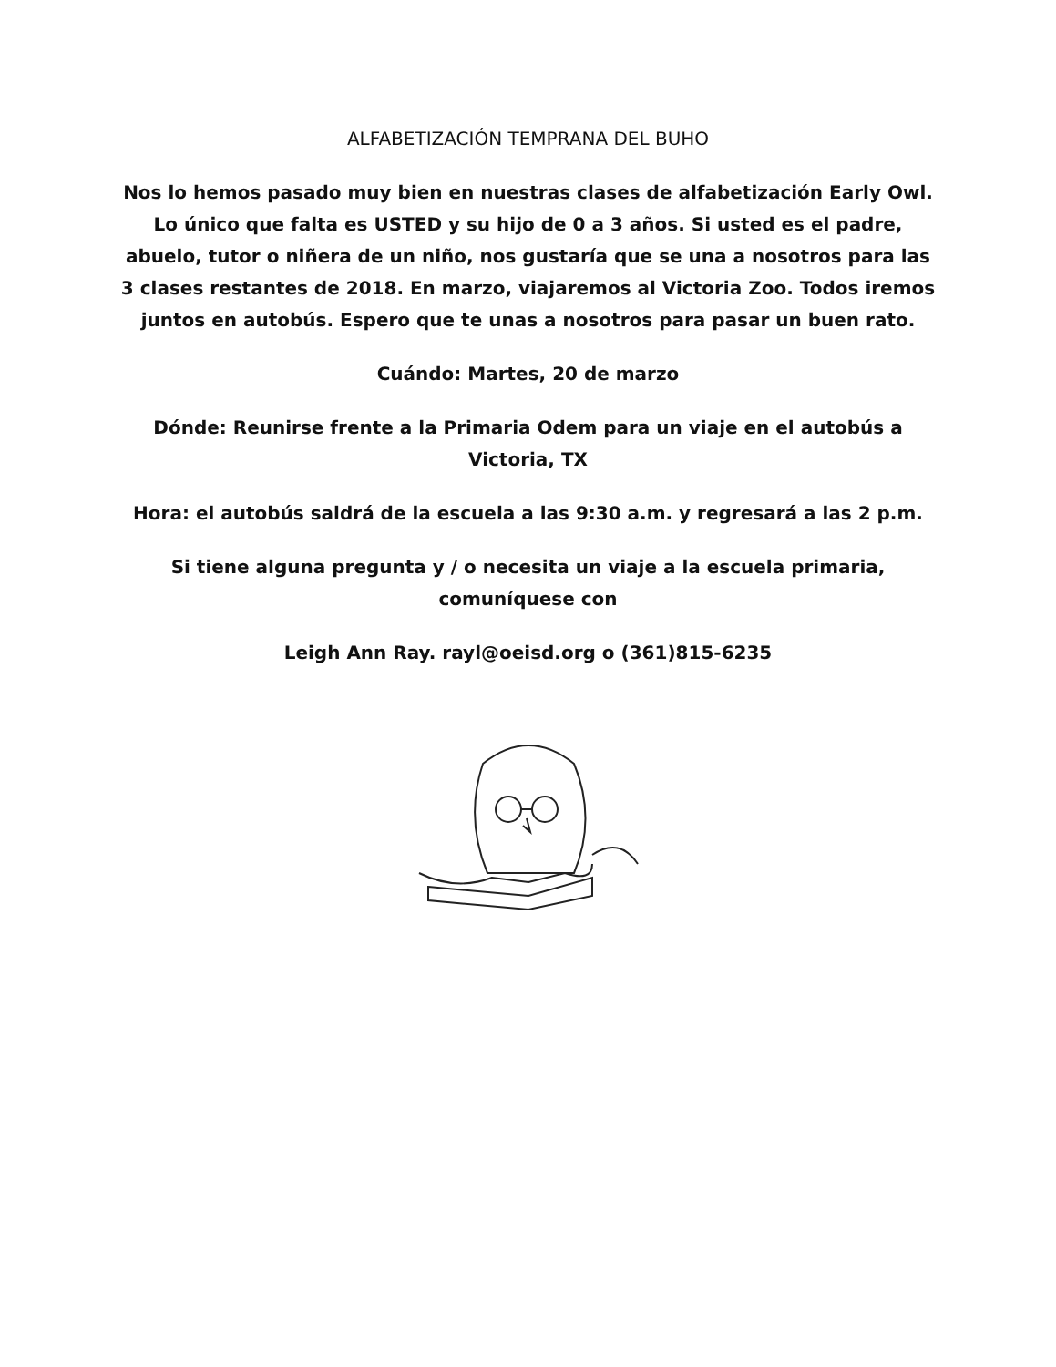ALFABETIZACIÓN TEMPRANA DEL BUHO
Nos lo hemos pasado muy bien en nuestras clases de alfabetización Early Owl. Lo único que falta es USTED y su hijo de 0 a 3 años. Si usted es el padre, abuelo, tutor o niñera de un niño, nos gustaría que se una a nosotros para las 3 clases restantes de 2018. En marzo, viajaremos al Victoria Zoo. Todos iremos juntos en autobús. Espero que te unas a nosotros para pasar un buen rato.
Cuándo: Martes, 20 de marzo
Dónde: Reunirse frente a la Primaria Odem para un viaje en el autobús a Victoria, TX
Hora: el autobús saldrá de la escuela a las 9:30 a.m. y regresará a las 2 p.m.
Si tiene alguna pregunta y / o necesita un viaje a la escuela primaria, comuníquese con
Leigh Ann Ray. rayl@oeisd.org o (361)815-6235